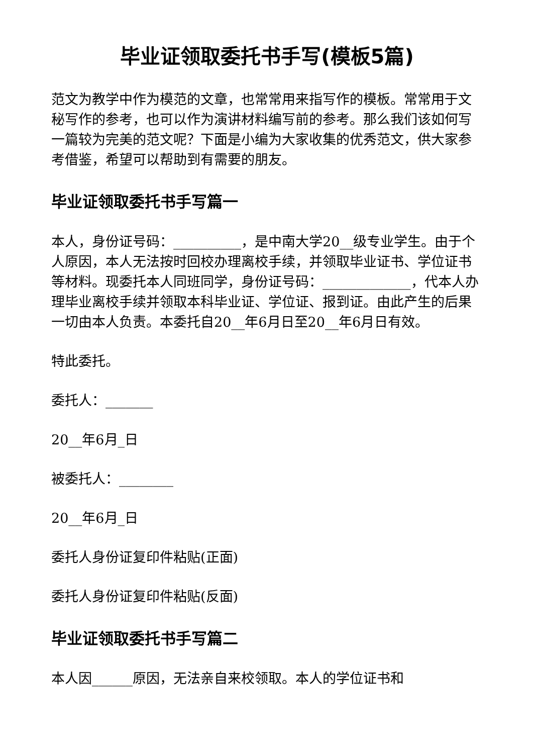毕业证领取委托书手写(模板5篇)
范文为教学中作为模范的文章，也常常用来指写作的模板。常常用于文秘写作的参考，也可以作为演讲材料编写前的参考。那么我们该如何写一篇较为完美的范文呢？下面是小编为大家收集的优秀范文，供大家参考借鉴，希望可以帮助到有需要的朋友。
毕业证领取委托书手写篇一
本人，身份证号码：__________，是中南大学20__级专业学生。由于个人原因，本人无法按时回校办理离校手续，并领取毕业证书、学位证书等材料。现委托本人同班同学，身份证号码：_____________，代本人办理毕业离校手续并领取本科毕业证、学位证、报到证。由此产生的后果一切由本人负责。本委托自20__年6月日至20__年6月日有效。
特此委托。
委托人：_______
20__年6月_日
被委托人：________
20__年6月_日
委托人身份证复印件粘贴(正面)
委托人身份证复印件粘贴(反面)
毕业证领取委托书手写篇二
本人因______原因，无法亲自来校领取。本人的学位证书和